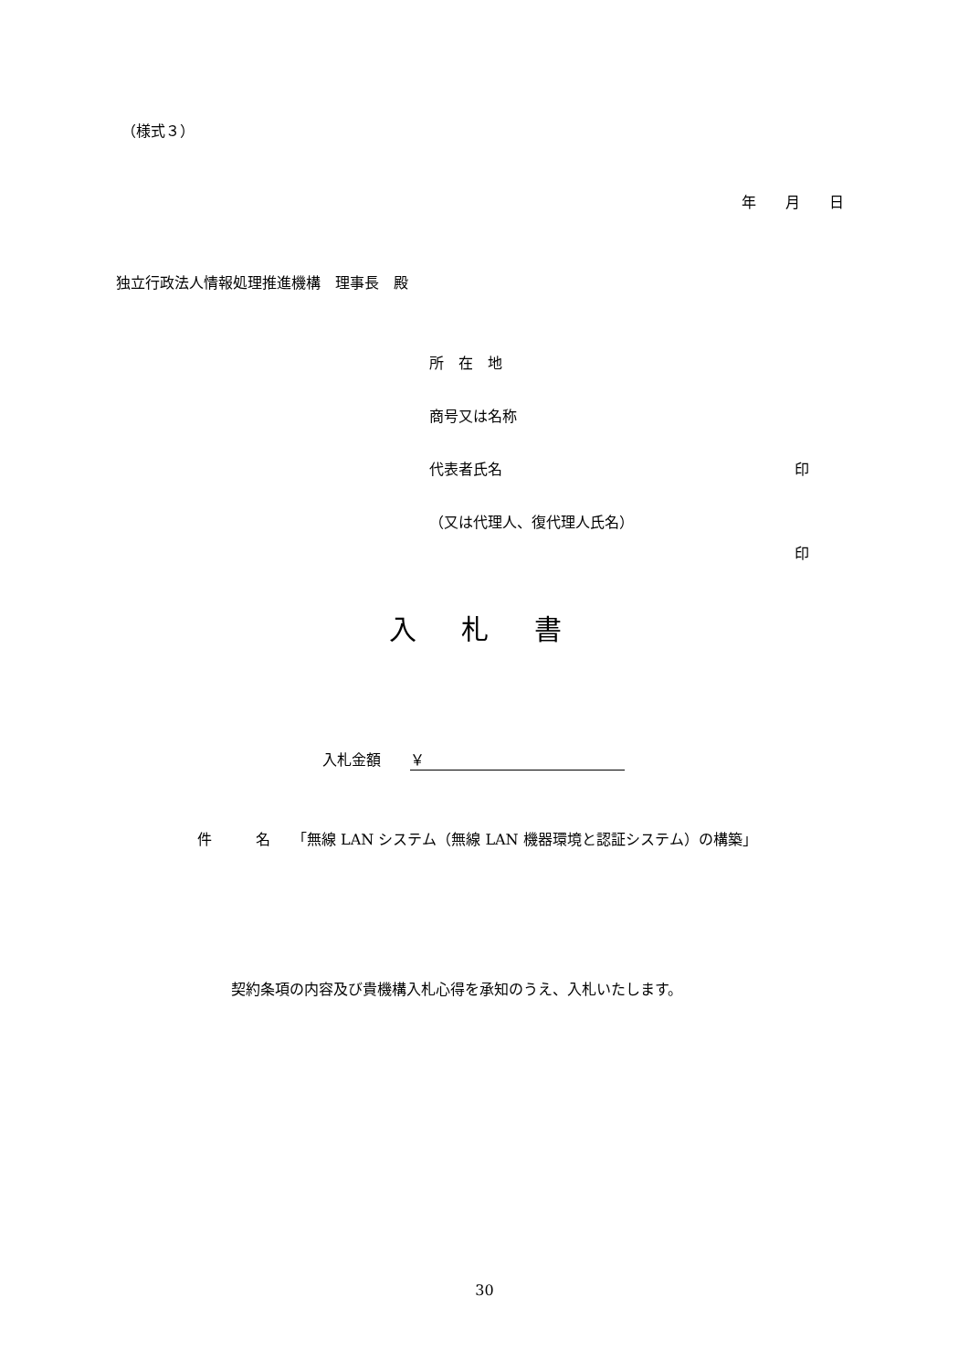（様式３）
年　　月　　日
独立行政法人情報処理推進機構　理事長　殿
所　在　地
商号又は名称
代表者氏名 印
（又は代理人、復代理人氏名）
印
入 札 書
入札金額　　￥
件　　　名　　「無線 LAN システム（無線 LAN 機器環境と認証システム）の構築」
契約条項の内容及び貴機構入札心得を承知のうえ、入札いたします。
30